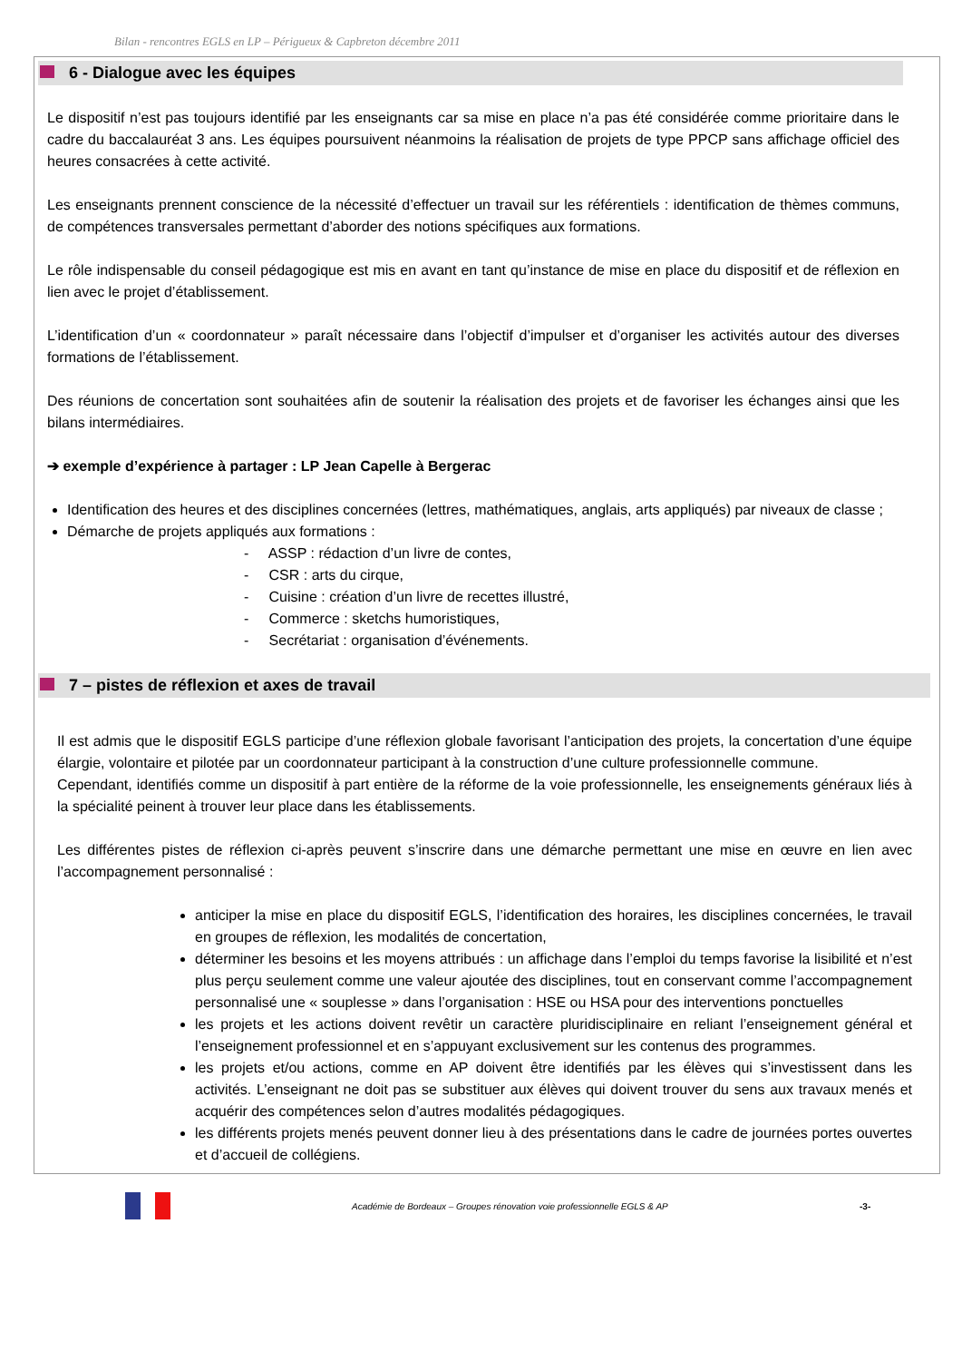Bilan - rencontres EGLS en LP – Périgueux & Capbreton décembre 2011
6 - Dialogue avec les équipes
Le dispositif n’est pas toujours identifié par les enseignants car sa mise en place n’a pas été considérée comme prioritaire dans le cadre du baccalauréat 3 ans. Les équipes poursuivent néanmoins la réalisation de projets de type PPCP sans affichage officiel des heures consacrées à cette activité.
Les enseignants prennent conscience de la nécessité d’effectuer un travail sur les référentiels : identification de thèmes communs, de compétences transversales permettant d’aborder des notions spécifiques aux formations.
Le rôle indispensable du conseil pédagogique est mis en avant en tant qu’instance de mise en place du dispositif et de réflexion en lien avec le projet d’établissement.
L’identification d’un « coordonnateur » paraît nécessaire dans l’objectif d’impulser et d’organiser les activités autour des diverses formations de l’établissement.
Des réunions de concertation sont souhaitées afin de soutenir la réalisation des projets et de favoriser les échanges ainsi que les bilans intermédiaires.
➔ exemple d’expérience à partager : LP Jean Capelle à Bergerac
Identification des heures et des disciplines concernées (lettres, mathématiques, anglais, arts appliqués) par niveaux de classe ;
Démarche de projets appliqués aux formations :
- ASSP : rédaction d’un livre de contes,
- CSR : arts du cirque,
- Cuisine : création d’un livre de recettes illustré,
- Commerce : sketchs humoristiques,
- Secrétariat : organisation d’événements.
7 – pistes de réflexion et axes de travail
Il est admis que le dispositif EGLS participe d’une réflexion globale favorisant l’anticipation des projets, la concertation d’une équipe élargie, volontaire et pilotée par un coordonnateur participant à la construction d’une culture professionnelle commune.
Cependant, identifiés comme un dispositif à part entière de la réforme de la voie professionnelle, les enseignements généraux liés à la spécialité peinent à trouver leur place dans les établissements.
Les différentes pistes de réflexion ci-après peuvent s’inscrire dans une démarche permettant une mise en œuvre en lien avec l’accompagnement personnalisé :
anticiper la mise en place du dispositif EGLS, l’identification des horaires, les disciplines concernées, le travail en groupes de réflexion, les modalités de concertation,
déterminer les besoins et les moyens attribués : un affichage dans l’emploi du temps favorise la lisibilité et n’est plus perçu seulement comme une valeur ajoutée des disciplines, tout en conservant comme l’accompagnement personnalisé une « souplesse » dans l’organisation : HSE ou HSA pour des interventions ponctuelles
les projets et les actions doivent revêtir un caractère pluridisciplinaire en reliant l’enseignement général et l’enseignement professionnel et en s’appuyant exclusivement sur les contenus des programmes.
les projets et/ou actions, comme en AP doivent être identifiés par les élèves qui s’investissent dans les activités. L’enseignant ne doit pas se substituer aux élèves qui doivent trouver du sens aux travaux menés et acquérir des compétences selon d’autres modalités pédagogiques.
les différents projets menés peuvent donner lieu à des présentations dans le cadre de journées portes ouvertes et d’accueil de collégiens.
Académie de Bordeaux – Groupes rénovation voie professionnelle EGLS & AP -3-